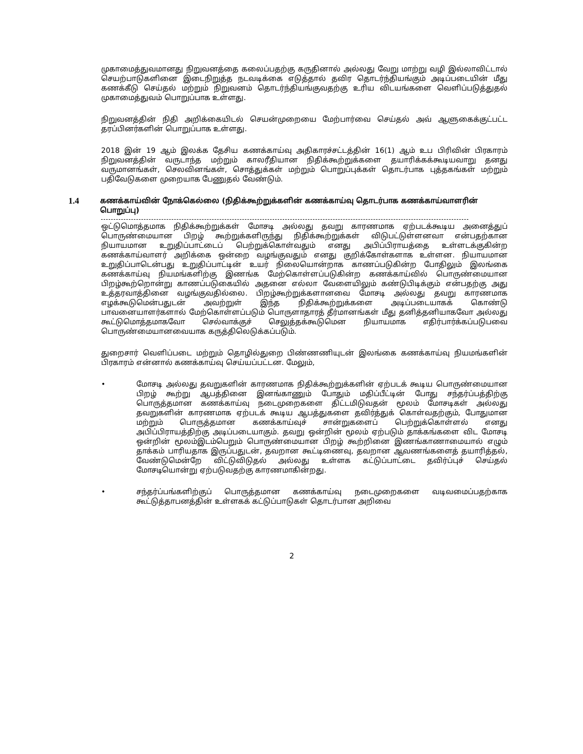முகாமைத்துவமானது நிறுவனத்தை கலைப்பதற்கு கருதினால் அல்லது வேறு மாற்று வழி இல்லாவிட்டால் செயற்பாடுகளினை இடைநிறுத்த நடவடிக்கை எடுத்தால் தவிர தொடர்ந்தியங்கும் அடிப்படையின் மீது கணக்கீடு செய்தல் மற்றும் நிறுவனம் தொடர்ந்தியங்குவதற்கு உரிய விடயங்களை வெளிப்படுத்துதல் முகாமைத்துவம் பொறுப்பாக உள்ளது.
நிறுவனத்தின் நிதி அறிக்கையிடல் செயன்முறையை மேற்பார்வை செய்தல் அவ் ஆளுகைக்குட்பட்ட தரப்பினர்களின் பொறுப்பாக உள்ளது.
2018 இன் 19 ஆம் இலக்க தேசிய கணக்காய்வு அதிகாரச்சட்டத்தின் 16(1) ஆம் உப பிரிவின் பிரகாரம் நிறுவனத்தின் வருடாந்த மற்றும் காலரீதியான நிதிக்கூற்றுக்களை தயாரிக்கக்கூடியவாறு தனது வருமானங்கள், செலவினங்கள், சொத்துக்கள் மற்றும் பொறுப்புக்கள் தொடர்பாக புத்தகங்கள் மற்றும் பதிவேடுகளை முறையாக பேணுதல் வேண்டும்.
1.4
கணக்காய்வின் நோக்கெல்லை (நிதிக்கூற்றுக்களின் கணக்காய்வு தொடர்பாக கணக்காய்வாளரின் பொறுப்பு)
ஒட்டுமொத்தமாக நிதிக்கூற்றுக்கள் மோசடி அல்லது தவறு காரணமாக ஏற்படக்கூடிய அனைத்துப் பொருண்மையான பிறழ் கூற்றுக்களிருந்து நிதிக்கூற்றுக்கள் விடுபட்டுள்ளனவா என்பதற்கான நியாயமான உறுதிப்பாட்டைப் பெற்றுக்கொள்வதும் எனது அபிப்பிராயத்தை உள்ளடக்குகின்ற கணக்காய்வாளர் அறிக்கை ஒன்றை வழங்குவதும் எனது குறிக்கோள்களாக உள்ளன. நியாயமான உறுதிப்பாடென்பது உறுதிப்பாட்டின் உயர் நிலையொன்றாக காணப்படுகின்ற போதிலும் இலங்கை கணக்காய்வு நியமங்களிற்கு இணங்க மேற்கொள்ளப்படுகின்ற கணக்காய்வில் பொருண்மையான பிறழ்கூற்றொன்று காணப்படுகையில் அதனை எல்லா வேளையிலும் கண்டுபிடிக்கும் என்பதற்கு அது உத்தரவாத்தினை வழங்குவதில்லை. பிறழ்கூற்றுக்களானவை மோசடி அல்லது தவறு காரணமாக எழக்கூடுமென்பதுடன் அவற்றுள் இந்த நிதிக்கூற்றுக்களை அடிப்படையாகக் கொண்டு பாவனையாளர்களால் மேற்கொள்ளப்படும் பொருளாதாரத் தீர்மானங்கள் மீது தனித்தனியாகவோ அல்லது கூட்டுமொத்தமாகவோ செல்வாக்குச் செலுத்தக்கூடுமென நியாயமாக எதிர்பார்க்கப்படுபவை பொருண்மையானவையாக கருத்திலெடுக்கப்படும்.
துறைசார் வெளிப்படை மற்றும் தொழில்துறை பிண்ணணியுடன் இலங்கை கணக்காய்வு நியமங்களின் பிரகாரம் என்னால் கணக்காய்வு செய்யப்பட்டன. மேலும்,
• மோசடி அல்லது தவறுகளின் காரணமாக நிதிக்கூற்றுக்களின் ஏற்படக் கூடிய பொருண்மையான பிறழ் கூற்று ஆபத்தினை இனங்காணும் போதும் மதிப்பீட்டின் போது சந்தர்ப்பத்திற்கு பொருத்தமான கணக்காய்வு நடைமுறைகளை திட்டமிடுவதன் மூலம் மோசடிகள் அல்லது தவறுகளின் காரணமாக ஏற்படக் கூடிய ஆபத்துகளை தவிர்த்துக் கொள்வதற்கும், போதுமான மற்றும் பொருத்தமான கணக்காய்வுச் சான்றுகளைப் பெற்றுக்கொள்ளல் எனது அபிப்பிராயத்திற்கு அடிப்படையாகும். தவறு ஒன்றின் மூலம் ஏற்படும் தாக்கங்களை விட மோசடி ஒன்றின் மூலம்இடம்பெறும் பொருண்மையான பிறழ் கூற்றினை இணங்காணாமையால் எழும் தாக்கம் பாரியதாக இருப்பதுடன், தவறான கூட்டிணைவு, தவறான ஆவணங்களைத் தயாரித்தல், வேண்டுமென்றே விட்டுவிடுதல் அல்லது உள்ளக கட்டுப்பாட்டை தவிர்ப்புச் செய்தல் மோசடியொன்று ஏற்படுவதற்கு காரணமாகின்றது.
• சந்தர்ப்பங்களிற்குப் பொருத்தமான கணக்காய்வு நடைமுறைகளை வடிவமைப்பதற்காக கூட்டுத்தாபனத்தின் உள்ளகக் கட்டுப்பாடுகள் தொடர்பான அறிவை
2